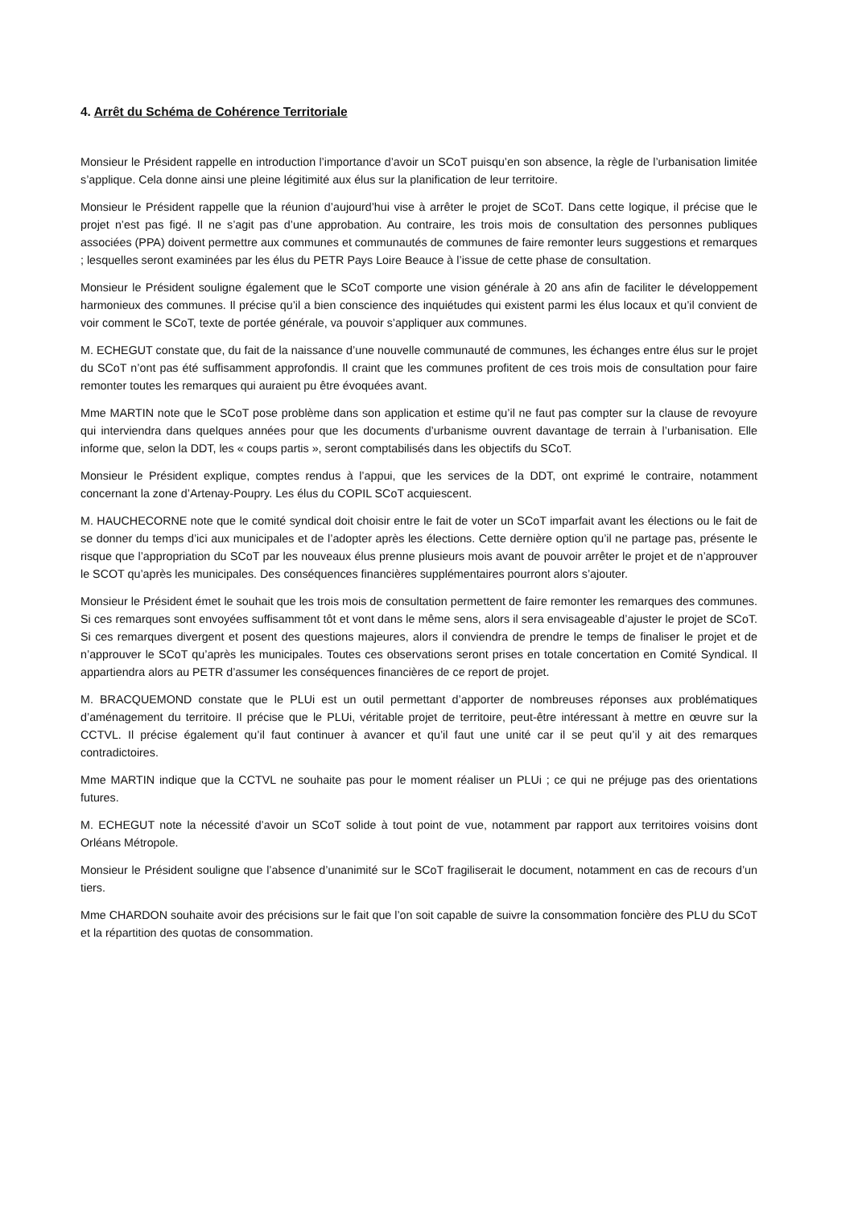4. Arrêt du Schéma de Cohérence Territoriale
Monsieur le Président rappelle en introduction l’importance d’avoir un SCoT puisqu’en son absence, la règle de l’urbanisation limitée s’applique. Cela donne ainsi une pleine légitimité aux élus sur la planification de leur territoire.
Monsieur le Président rappelle que la réunion d’aujourd’hui vise à arrêter le projet de SCoT. Dans cette logique, il précise que le projet n’est pas figé. Il ne s’agit pas d’une approbation. Au contraire, les trois mois de consultation des personnes publiques associées (PPA) doivent permettre aux communes et communautés de communes de faire remonter leurs suggestions et remarques ; lesquelles seront examinées par les élus du PETR Pays Loire Beauce à l’issue de cette phase de consultation.
Monsieur le Président souligne également que le SCoT comporte une vision générale à 20 ans afin de faciliter le développement harmonieux des communes. Il précise qu’il a bien conscience des inquiétudes qui existent parmi les élus locaux et qu’il convient de voir comment le SCoT, texte de portée générale, va pouvoir s’appliquer aux communes.
M. ECHEGUT constate que, du fait de la naissance d’une nouvelle communauté de communes, les échanges entre élus sur le projet du SCoT n’ont pas été suffisamment approfondis. Il craint que les communes profitent de ces trois mois de consultation pour faire remonter toutes les remarques qui auraient pu être évoquées avant.
Mme MARTIN note que le SCoT pose problème dans son application et estime qu’il ne faut pas compter sur la clause de revoyure qui interviendra dans quelques années pour que les documents d’urbanisme ouvrent davantage de terrain à l’urbanisation. Elle informe que, selon la DDT, les « coups partis », seront comptabilisés dans les objectifs du SCoT.
Monsieur le Président explique, comptes rendus à l’appui, que les services de la DDT, ont exprimé le contraire, notamment concernant la zone d’Artenay-Poupry. Les élus du COPIL SCoT acquiescent.
M. HAUCHECORNE note que le comité syndical doit choisir entre le fait de voter un SCoT imparfait avant les élections ou le fait de se donner du temps d’ici aux municipales et de l’adopter après les élections. Cette dernière option qu’il ne partage pas, présente le risque que l’appropriation du SCoT par les nouveaux élus prenne plusieurs mois avant de pouvoir arrêter le projet et de n’approuver le SCOT qu’après les municipales. Des conséquences financières supplémentaires pourront alors s’ajouter.
Monsieur le Président émet le souhait que les trois mois de consultation permettent de faire remonter les remarques des communes. Si ces remarques sont envoyées suffisamment tôt et vont dans le même sens, alors il sera envisageable d’ajuster le projet de SCoT. Si ces remarques divergent et posent des questions majeures, alors il conviendra de prendre le temps de finaliser le projet et de n’approuver le SCoT qu’après les municipales. Toutes ces observations seront prises en totale concertation en Comité Syndical. Il appartiendra alors au PETR d’assumer les conséquences financières de ce report de projet.
M. BRACQUEMOND constate que le PLUi est un outil permettant d’apporter de nombreuses réponses aux problématiques d’aménagement du territoire. Il précise que le PLUi, véritable projet de territoire, peut-être intéressant à mettre en œuvre sur la CCTVL. Il précise également qu’il faut continuer à avancer et qu’il faut une unité car il se peut qu’il y ait des remarques contradictoires.
Mme MARTIN indique que la CCTVL ne souhaite pas pour le moment réaliser un PLUi ; ce qui ne préjuge pas des orientations futures.
M. ECHEGUT note la nécessité d’avoir un SCoT solide à tout point de vue, notamment par rapport aux territoires voisins dont Orléans Métropole.
Monsieur le Président souligne que l’absence d’unanimité sur le SCoT fragiliserait le document, notamment en cas de recours d’un tiers.
Mme CHARDON souhaite avoir des précisions sur le fait que l’on soit capable de suivre la consommation foncière des PLU du SCoT et la répartition des quotas de consommation.